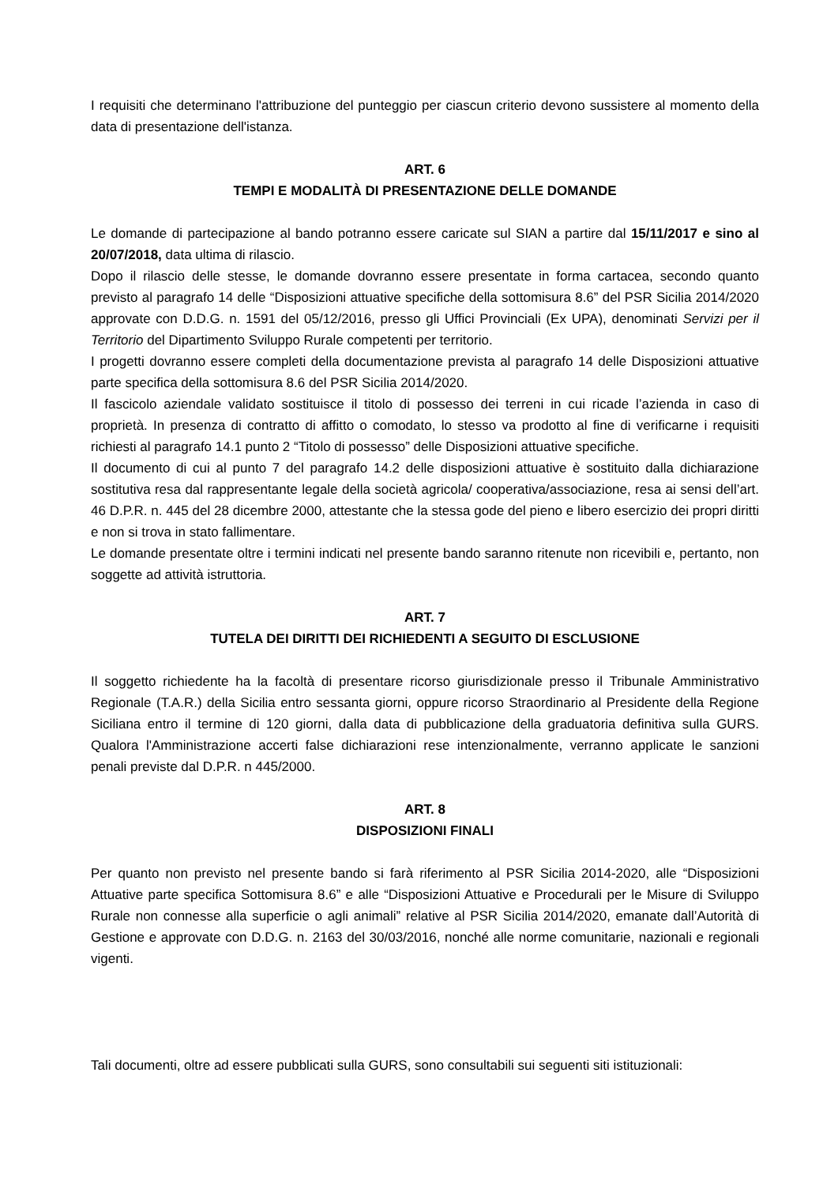I requisiti che determinano l'attribuzione del punteggio per ciascun criterio devono sussistere al momento della data di presentazione dell'istanza.
ART. 6
TEMPI E MODALITÀ DI PRESENTAZIONE DELLE DOMANDE
Le domande di partecipazione al bando potranno essere caricate sul SIAN a partire dal 15/11/2017 e sino al 20/07/2018, data ultima di rilascio.
Dopo il rilascio delle stesse, le domande dovranno essere presentate in forma cartacea, secondo quanto previsto al paragrafo 14 delle “Disposizioni attuative specifiche della sottomisura 8.6” del PSR Sicilia 2014/2020 approvate con D.D.G. n. 1591 del 05/12/2016, presso gli Uffici Provinciali (Ex UPA), denominati Servizi per il Territorio del Dipartimento Sviluppo Rurale competenti per territorio.
I progetti dovranno essere completi della documentazione prevista al paragrafo 14 delle Disposizioni attuative parte specifica della sottomisura 8.6 del PSR Sicilia 2014/2020.
Il fascicolo aziendale validato sostituisce il titolo di possesso dei terreni in cui ricade l’azienda in caso di proprietà. In presenza di contratto di affitto o comodato, lo stesso va prodotto al fine di verificarne i requisiti richiesti al paragrafo 14.1 punto 2 “Titolo di possesso” delle Disposizioni attuative specifiche.
Il documento di cui al punto 7 del paragrafo 14.2 delle disposizioni attuative è sostituito dalla dichiarazione sostitutiva resa dal rappresentante legale della società agricola/ cooperativa/associazione, resa ai sensi dell’art. 46 D.P.R. n. 445 del 28 dicembre 2000, attestante che la stessa gode del pieno e libero esercizio dei propri diritti e non si trova in stato fallimentare.
Le domande presentate oltre i termini indicati nel presente bando saranno ritenute non ricevibili e, pertanto, non soggette ad attività istruttoria.
ART. 7
TUTELA DEI DIRITTI DEI RICHIEDENTI A SEGUITO DI ESCLUSIONE
Il soggetto richiedente ha la facoltà di presentare ricorso giurisdizionale presso il Tribunale Amministrativo Regionale (T.A.R.) della Sicilia entro sessanta giorni, oppure ricorso Straordinario al Presidente della Regione Siciliana entro il termine di 120 giorni, dalla data di pubblicazione della graduatoria definitiva sulla GURS. Qualora l'Amministrazione accerti false dichiarazioni rese intenzionalmente, verranno applicate le sanzioni penali previste dal D.P.R. n 445/2000.
ART. 8
DISPOSIZIONI FINALI
Per quanto non previsto nel presente bando si farà riferimento al PSR Sicilia 2014-2020, alle “Disposizioni Attuative parte specifica Sottomisura 8.6” e alle “Disposizioni Attuative e Procedurali per le Misure di Sviluppo Rurale non connesse alla superficie o agli animali” relative al PSR Sicilia 2014/2020, emanate dall’Autorità di Gestione e approvate con D.D.G. n. 2163 del 30/03/2016, nonché alle norme comunitarie, nazionali e regionali vigenti.
Tali documenti, oltre ad essere pubblicati sulla GURS, sono consultabili sui seguenti siti istituzionali: